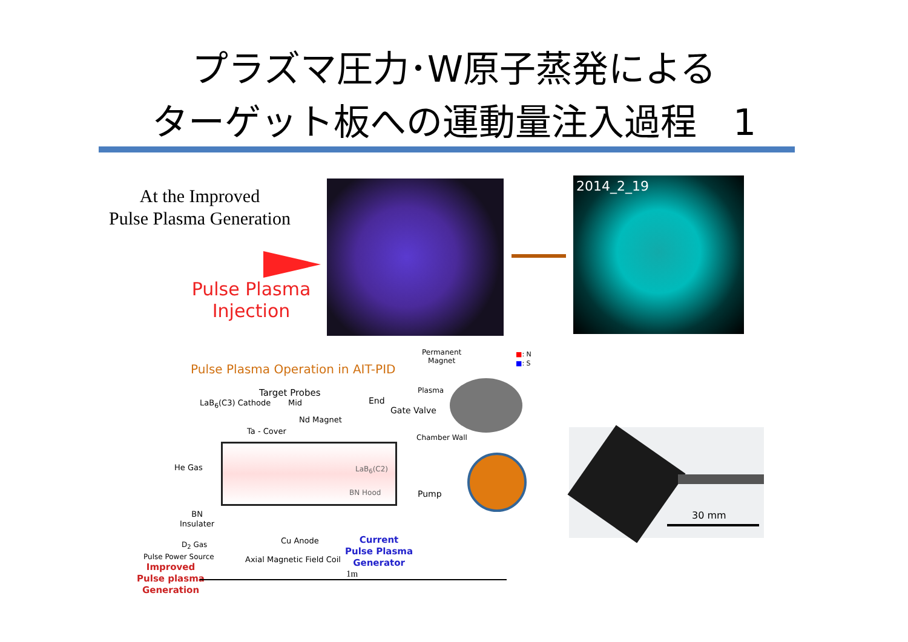プラズマ圧力･W原子蒸発による
ターゲット板への運動量注入過程　1
At the Improved
Pulse Plasma Generation
Pulse Plasma
Injection
2014_2_19
Pulse Plasma Operation in AIT-PID
Target Probes
LaB<sub>6</sub>(C3) Cathode Mid End
Gate Valve
Nd Magnet
Ta - Cover
Permanent
Magnet
■: N
■: S
Plasma
Chamber Wall
He Gas LaB<sub>6</sub>(C2)
BN Hood Pump
BN
Insulater
Cu Anode
D<sub>2</sub> Gas
Current
Pulse Plasma
Generator
Pulse Power Source Axial Magnetic Field Coil
Improved
Pulse plasma
Generation
1m
30 mm